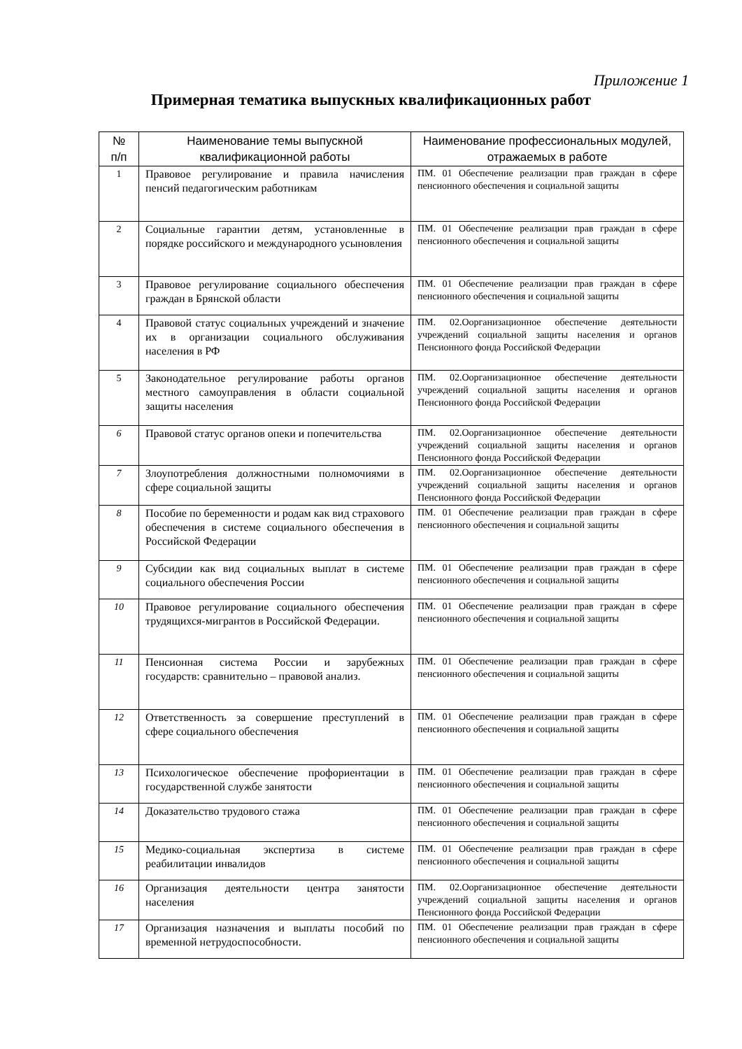Приложение 1
Примерная тематика выпускных квалификационных работ
| № п/п | Наименование темы выпускной квалификационной работы | Наименование профессиональных модулей, отражаемых в работе |
| --- | --- | --- |
| 1 | Правовое регулирование и правила начисления пенсий педагогическим работникам | ПМ. 01 Обеспечение реализации прав граждан в сфере пенсионного обеспечения и социальной защиты |
| 2 | Социальные гарантии детям, установленные в порядке российского и международного усыновления | ПМ. 01 Обеспечение реализации прав граждан в сфере пенсионного обеспечения и социальной защиты |
| 3 | Правовое регулирование социального обеспечения граждан в Брянской области | ПМ. 01 Обеспечение реализации прав граждан в сфере пенсионного обеспечения и социальной защиты |
| 4 | Правовой статус социальных учреждений и значение их в организации социального обслуживания населения в РФ | ПМ. 02.Оорганизационное обеспечение деятельности учреждений социальной защиты населения и органов Пенсионного фонда Российской Федерации |
| 5 | Законодательное регулирование работы органов местного самоуправления в области социальной защиты населения | ПМ. 02.Оорганизационное обеспечение деятельности учреждений социальной защиты населения и органов Пенсионного фонда Российской Федерации |
| 6 | Правовой статус органов опеки и попечительства | ПМ. 02.Оорганизационное обеспечение деятельности учреждений социальной защиты населения и органов Пенсионного фонда Российской Федерации |
| 7 | Злоупотребления должностными полномочиями в сфере социальной защиты | ПМ. 02.Оорганизационное обеспечение деятельности учреждений социальной защиты населения и органов Пенсионного фонда Российской Федерации |
| 8 | Пособие по беременности и родам как вид страхового обеспечения в системе социального обеспечения в Российской Федерации | ПМ. 01 Обеспечение реализации прав граждан в сфере пенсионного обеспечения и социальной защиты |
| 9 | Субсидии как вид социальных выплат в системе социального обеспечения России | ПМ. 01 Обеспечение реализации прав граждан в сфере пенсионного обеспечения и социальной защиты |
| 10 | Правовое регулирование социального обеспечения трудящихся-мигрантов в Российской Федерации. | ПМ. 01 Обеспечение реализации прав граждан в сфере пенсионного обеспечения и социальной защиты |
| 11 | Пенсионная система России и зарубежных государств: сравнительно – правовой анализ. | ПМ. 01 Обеспечение реализации прав граждан в сфере пенсионного обеспечения и социальной защиты |
| 12 | Ответственность за совершение преступлений в сфере социального обеспечения | ПМ. 01 Обеспечение реализации прав граждан в сфере пенсионного обеспечения и социальной защиты |
| 13 | Психологическое обеспечение профориентации в государственной службе занятости | ПМ. 01 Обеспечение реализации прав граждан в сфере пенсионного обеспечения и социальной защиты |
| 14 | Доказательство трудового стажа | ПМ. 01 Обеспечение реализации прав граждан в сфере пенсионного обеспечения и социальной защиты |
| 15 | Медико-социальная экспертиза в системе реабилитации инвалидов | ПМ. 01 Обеспечение реализации прав граждан в сфере пенсионного обеспечения и социальной защиты |
| 16 | Организация деятельности центра занятости населения | ПМ. 02.Оорганизационное обеспечение деятельности учреждений социальной защиты населения и органов Пенсионного фонда Российской Федерации |
| 17 | Организация назначения и выплаты пособий по временной нетрудоспособности. | ПМ. 01 Обеспечение реализации прав граждан в сфере пенсионного обеспечения и социальной защиты |